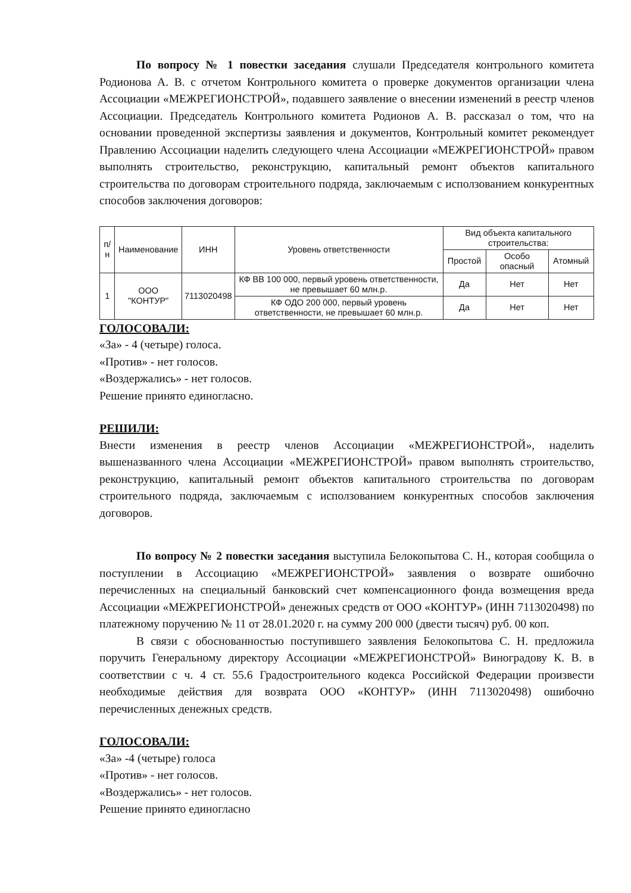По вопросу № 1 повестки заседания слушали Председателя контрольного комитета Родионова А. В. с отчетом Контрольного комитета о проверке документов организации члена Ассоциации «МЕЖРЕГИОНСТРОЙ», подавшего заявление о внесении изменений в реестр членов Ассоциации. Председатель Контрольного комитета Родионов А. В. рассказал о том, что на основании проведенной экспертизы заявления и документов, Контрольный комитет рекомендует Правлению Ассоциации наделить следующего члена Ассоциации «МЕЖРЕГИОНСТРОЙ» правом выполнять строительство, реконструкцию, капитальный ремонт объектов капитального строительства по договорам строительного подряда, заключаемым с исползованием конкурентных способов заключения договоров:
| п/н | Наименование | ИНН | Уровень ответственности | Вид объекта капитального строительства: | | |
| --- | --- | --- | --- | --- | --- | --- |
| | | | | Простой | Особо опасный | Атомный |
| 1 | ООО "КОНТУР" | 7113020498 | КФ ВВ 100 000, первый уровень ответственности, не превышает 60 млн.р. | Да | Нет | Нет |
| | | | КФ ОДО 200 000, первый уровень ответственности, не превышает 60 млн.р. | Да | Нет | Нет |
ГОЛОСОВАЛИ:
«За» - 4 (четыре) голоса.
«Против» - нет голосов.
«Воздержались» - нет голосов.
Решение принято единогласно.
РЕШИЛИ:
Внести изменения в реестр членов Ассоциации «МЕЖРЕГИОНСТРОЙ», наделить вышеназванного члена Ассоциации «МЕЖРЕГИОНСТРОЙ» правом выполнять строительство, реконструкцию, капитальный ремонт объектов капитального строительства по договорам строительного подряда, заключаемым с исползованием конкурентных способов заключения договоров.
По вопросу № 2 повестки заседания выступила Белокопытова С. Н., которая сообщила о поступлении в Ассоциацию «МЕЖРЕГИОНСТРОЙ» заявления о возврате ошибочно перечисленных на специальный банковский счет компенсационного фонда возмещения вреда Ассоциации «МЕЖРЕГИОНСТРОЙ» денежных средств от ООО «КОНТУР» (ИНН 7113020498) по платежному поручению № 11 от 28.01.2020 г. на сумму 200 000 (двести тысяч) руб. 00 коп.
В связи с обоснованностью поступившего заявления Белокопытова С. Н. предложила поручить Генеральному директору Ассоциации «МЕЖРЕГИОНСТРОЙ» Виноградову К. В. в соответствии с ч. 4 ст. 55.6 Градостроительного кодекса Российской Федерации произвести необходимые действия для возврата ООО «КОНТУР» (ИНН 7113020498) ошибочно перечисленных денежных средств.
ГОЛОСОВАЛИ:
«За» -4 (четыре) голоса
«Против» - нет голосов.
«Воздержались» - нет голосов.
Решение принято единогласно